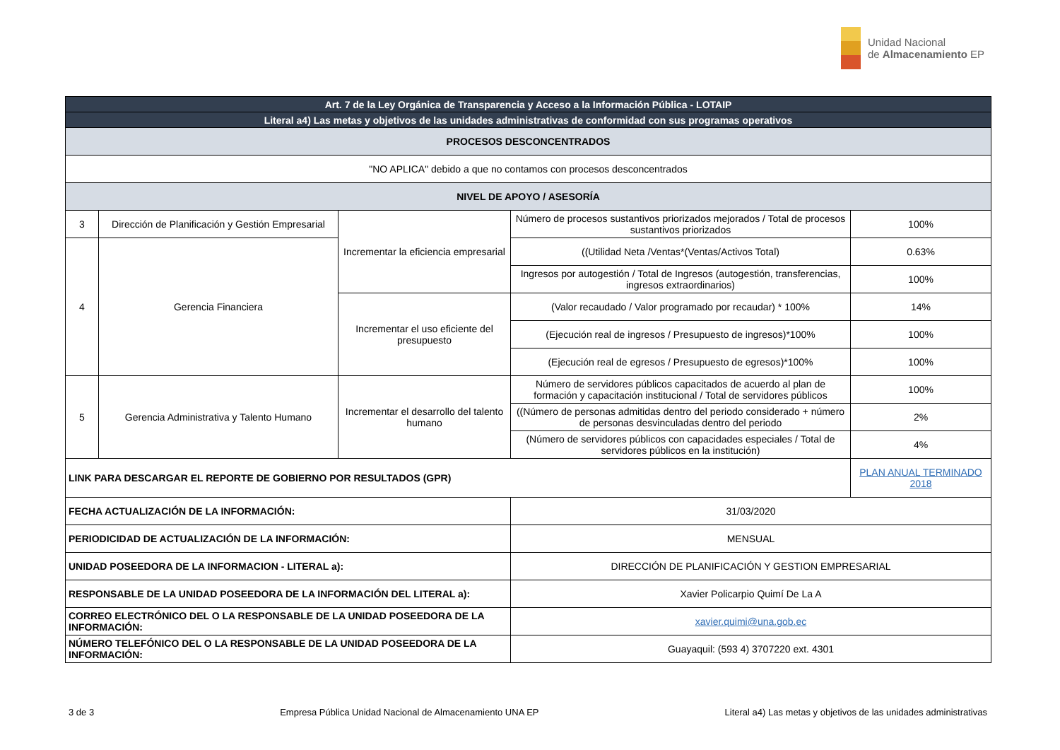Unidad Nacional
de Almacenamiento EP
| Art. 7 de la Ley Orgánica de Transparencia y Acceso a la Información Pública - LOTAIP | | | | |
| --- | --- | --- | --- | --- |
| Literal a4) Las metas y objetivos de las unidades administrativas de conformidad con sus programas operativos | | | | |
| PROCESOS DESCONCENTRADOS | | | | |
| "NO APLICA" debido a que no contamos con procesos desconcentrados | | | | |
| NIVEL DE APOYO / ASESORÍA | | | | |
| 3 | Dirección de Planificación y Gestión Empresarial | Incrementar la eficiencia empresarial | Número de procesos sustantivos priorizados mejorados / Total de procesos sustantivos priorizados | 100% |
| 4 | Gerencia Financiera | | ((Utilidad Neta /Ventas*(Ventas/Activos Total) | 0.63% |
| | | | Ingresos por autogestión / Total de Ingresos (autogestión, transferencias, ingresos extraordinarios) | 100% |
| | | Incrementar el uso eficiente del presupuesto | (Valor recaudado / Valor programado por recaudar) * 100% | 14% |
| | | | (Ejecución real de ingresos / Presupuesto de ingresos)*100% | 100% |
| | | | (Ejecución real de egresos / Presupuesto de egresos)*100% | 100% |
| 5 | Gerencia Administrativa y Talento Humano | Incrementar el desarrollo del talento humano | Número de servidores públicos capacitados de acuerdo al plan de formación y capacitación institucional / Total de servidores públicos | 100% |
| | | | ((Número de personas admitidas dentro del periodo considerado + número de personas desvinculadas dentro del periodo | 2% |
| | | | (Número de servidores públicos con capacidades especiales / Total de servidores públicos en la institución) | 4% |
| LINK PARA DESCARGAR EL REPORTE DE GOBIERNO POR RESULTADOS (GPR) | | | | PLAN ANUAL TERMINADO 2018 |
| FECHA ACTUALIZACIÓN DE LA INFORMACIÓN: | | | 31/03/2020 | |
| PERIODICIDAD DE ACTUALIZACIÓN DE LA INFORMACIÓN: | | | MENSUAL | |
| UNIDAD POSEEDORA DE LA INFORMACION - LITERAL a): | | | DIRECCIÓN DE PLANIFICACIÓN Y GESTION EMPRESARIAL | |
| RESPONSABLE DE LA UNIDAD POSEEDORA DE LA INFORMACIÓN DEL LITERAL a): | | | Xavier Policarpio Quimí De La A | |
| CORREO ELECTRÓNICO DEL O LA RESPONSABLE DE LA UNIDAD POSEEDORA DE LA INFORMACIÓN: | | | xavier.quimi@una.gob.ec | |
| NÚMERO TELEFÓNICO DEL O LA RESPONSABLE DE LA UNIDAD POSEEDORA DE LA INFORMACIÓN: | | | Guayaquil: (593 4) 3707220 ext. 4301 | |
3 de 3 Empresa Pública Unidad Nacional de Almacenamiento UNA EP Literal a4) Las metas y objetivos de las unidades administrativas